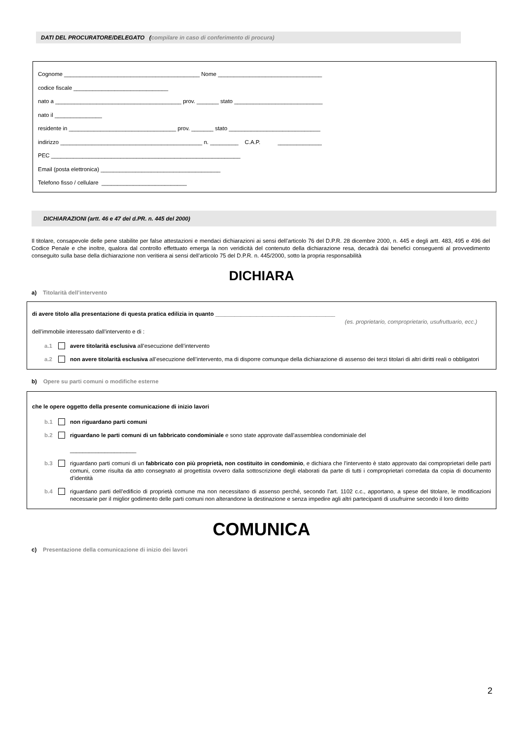DATI DEL PROCURATORE/DELEGATO (compilare in caso di conferimento di procura)
Cognome ___________________________________________ Nome _________________________________
codice fiscale ______________________________
nato a ________________________________________ prov. _______ stato ____________________________
nato il _______________
residente in __________________________________ prov. _______ stato _____________________________
indirizzo _____________________________________________ n. _________ C.A.P. ______________
PEC ____________________________________________________________
Email (posta elettronica) ______________________________________
Telefono fisso / cellulare ___________________________
DICHIARAZIONI (artt. 46 e 47 del d.PR. n. 445 del 2000)
Il titolare, consapevole delle pene stabilite per false attestazioni e mendaci dichiarazioni ai sensi dell’articolo 76 del D.P.R. 28 dicembre 2000, n. 445 e degli artt. 483, 495 e 496 del Codice Penale e che inoltre, qualora dal controllo effettuato emerga la non veridicità del contenuto della dichiarazione resa, decadrà dai benefici conseguenti al provvedimento conseguito sulla base della dichiarazione non veritiera ai sensi dell’articolo 75 del D.P.R. n. 445/2000, sotto la propria responsabilità
DICHIARA
a) Titolarità dell’intervento
di avere titolo alla presentazione di questa pratica edilizia in quanto ______________________________________
(es. proprietario, comproprietario, usufruttuario, ecc.)
dell’immobile interessato dall’intervento e di :
a.1 avere titolarità esclusiva all’esecuzione dell’intervento
a.2 non avere titolarità esclusiva all’esecuzione dell’intervento, ma di disporre comunque della dichiarazione di assenso dei terzi titolari di altri diritti reali o obbligatori
b) Opere su parti comuni o modifiche esterne
che le opere oggetto della presente comunicazione di inizio lavori
b.1 non riguardano parti comuni
b.2 riguardano le parti comuni di un fabbricato condominiale e sono state approvate dall'assemblea condominiale del
_____________________
b.3 riguardano parti comuni di un fabbricato con più proprietà, non costituito in condominio, e dichiara che l’intervento è stato approvato dai comproprietari delle parti comuni, come risulta da atto consegnato al progettista ovvero dalla sottoscrizione degli elaborati da parte di tutti i comproprietari corredata da copia di documento d’identità
b.4 riguardano parti dell’edificio di proprietà comune ma non necessitano di assenso perché, secondo l’art. 1102 c.c., apportano, a spese del titolare, le modificazioni necessarie per il miglior godimento delle parti comuni non alterandone la destinazione e senza impedire agli altri partecipanti di usufruirne secondo il loro diritto
COMUNICA
c) Presentazione della comunicazione di inizio dei lavori
2